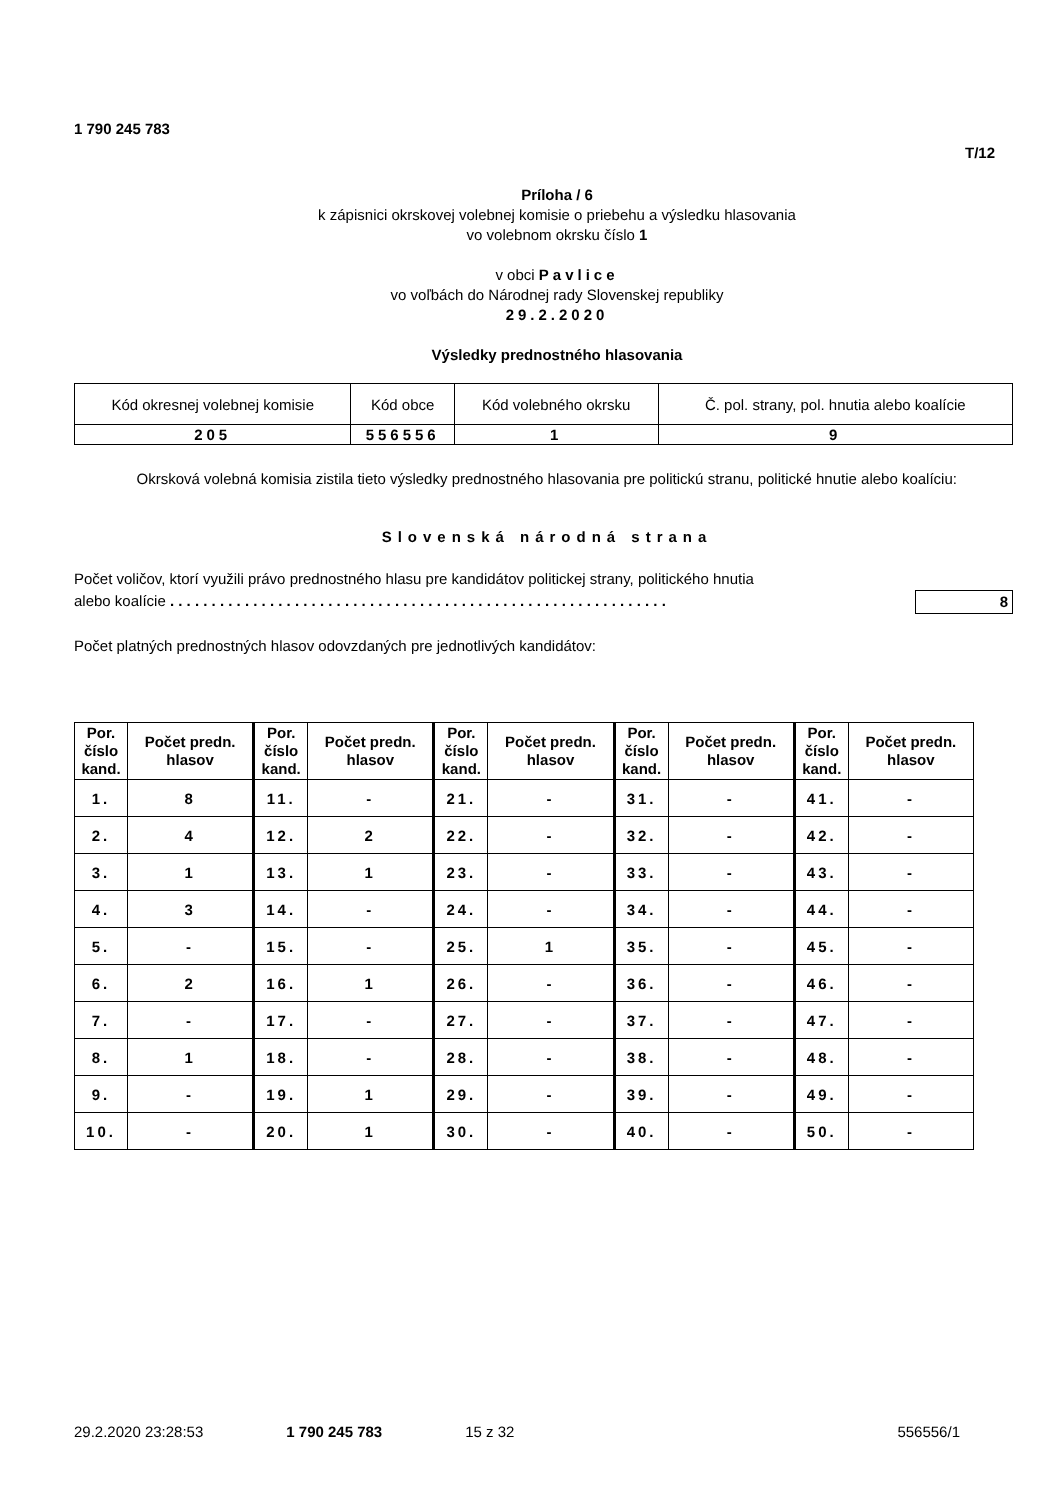1 790 245 783
T/12
Príloha / 6
k zápisnici okrskovej volebnej komisie o priebehu a výsledku hlasovania
vo volebnom okrsku číslo 1
v obci Pavlice
vo voľbách do Národnej rady Slovenskej republiky
29.2.2020
Výsledky prednostného hlasovania
| Kód okresnej volebnej komisie | Kód obce | Kód volebného okrsku | Č. pol. strany, pol. hnutia alebo koalície |
| 205 | 556556 | 1 | 9 |
Okrsková volebná komisia zistila tieto výsledky prednostného hlasovania pre politickú stranu, politické hnutie alebo koalíciu:
Slovenská národná strana
Počet voličov, ktorí využili právo prednostného hlasu pre kandidátov politickej strany, politického hnutia
alebo koalície . . . . . . . . . . . . . . . . . . . . . . . . . . . . . . . . . . . . . . . . . . . . . . . . . . . . . . . . . . . . 8
Počet platných prednostných hlasov odovzdaných pre jednotlivých kandidátov:
| Por. číslo kand. | Počet predn. hlasov | Por. číslo kand. | Počet predn. hlasov | Por. číslo kand. | Počet predn. hlasov | Por. číslo kand. | Počet predn. hlasov | Por. číslo kand. | Počet predn. hlasov |
| --- | --- | --- | --- | --- | --- | --- | --- | --- | --- |
| 1. | 8 | 11. | - | 21. | - | 31. | - | 41. | - |
| 2. | 4 | 12. | 2 | 22. | - | 32. | - | 42. | - |
| 3. | 1 | 13. | 1 | 23. | - | 33. | - | 43. | - |
| 4. | 3 | 14. | - | 24. | - | 34. | - | 44. | - |
| 5. | - | 15. | - | 25. | 1 | 35. | - | 45. | - |
| 6. | 2 | 16. | 1 | 26. | - | 36. | - | 46. | - |
| 7. | - | 17. | - | 27. | - | 37. | - | 47. | - |
| 8. | 1 | 18. | - | 28. | - | 38. | - | 48. | - |
| 9. | - | 19. | 1 | 29. | - | 39. | - | 49. | - |
| 10. | - | 20. | 1 | 30. | - | 40. | - | 50. | - |
29.2.2020 23:28:53 1 790 245 783 15 z 32 556556/1